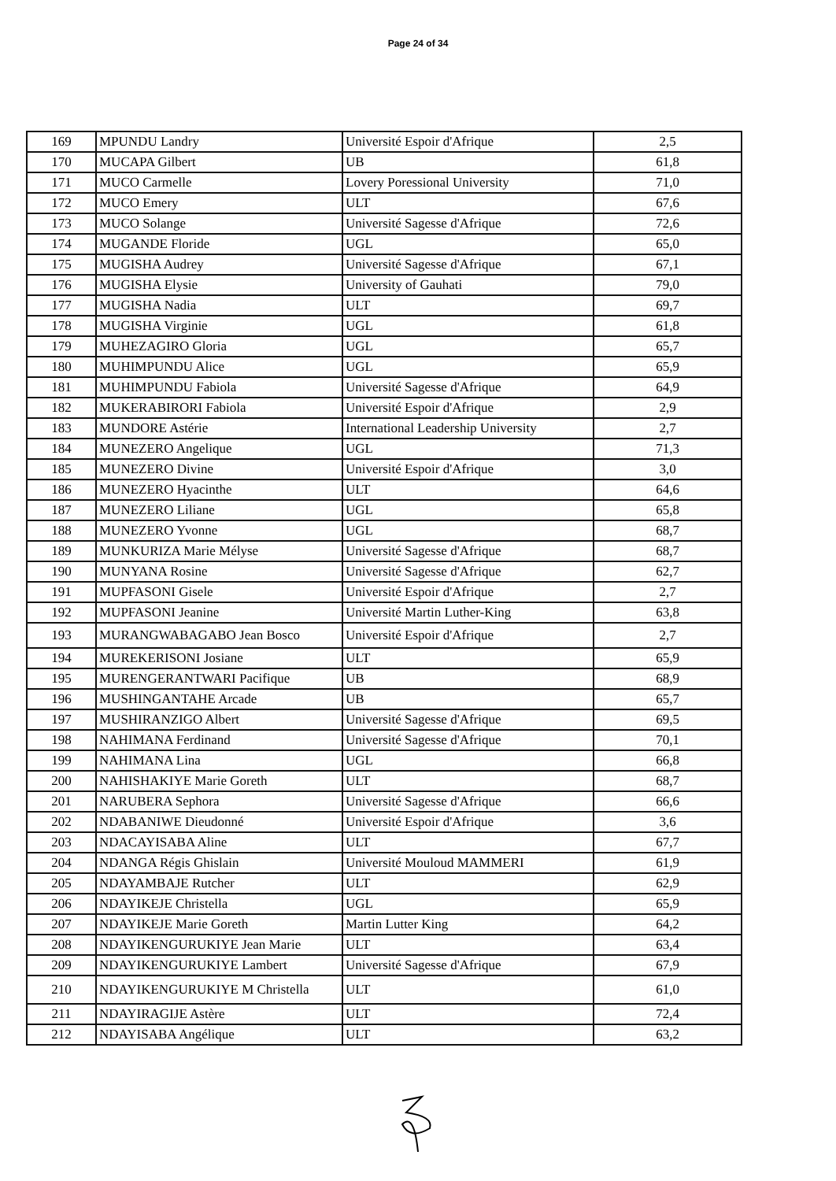Page 24 of 34
| 169 | MPUNDU Landry | Université Espoir d'Afrique | 2,5 |
| 170 | MUCAPA Gilbert | UB | 61,8 |
| 171 | MUCO Carmelle | Lovery Poressional University | 71,0 |
| 172 | MUCO Emery | ULT | 67,6 |
| 173 | MUCO Solange | Université Sagesse d'Afrique | 72,6 |
| 174 | MUGANDE Floride | UGL | 65,0 |
| 175 | MUGISHA Audrey | Université Sagesse d'Afrique | 67,1 |
| 176 | MUGISHA Elysie | University of Gauhati | 79,0 |
| 177 | MUGISHA Nadia | ULT | 69,7 |
| 178 | MUGISHA Virginie | UGL | 61,8 |
| 179 | MUHEZAGIRO Gloria | UGL | 65,7 |
| 180 | MUHIMPUNDU Alice | UGL | 65,9 |
| 181 | MUHIMPUNDU Fabiola | Université Sagesse d'Afrique | 64,9 |
| 182 | MUKERABIRORI Fabiola | Université Espoir d'Afrique | 2,9 |
| 183 | MUNDORE Astérie | International Leadership University | 2,7 |
| 184 | MUNEZERO Angelique | UGL | 71,3 |
| 185 | MUNEZERO Divine | Université Espoir d'Afrique | 3,0 |
| 186 | MUNEZERO Hyacinthe | ULT | 64,6 |
| 187 | MUNEZERO Liliane | UGL | 65,8 |
| 188 | MUNEZERO Yvonne | UGL | 68,7 |
| 189 | MUNKURIZA Marie Mélyse | Université Sagesse d'Afrique | 68,7 |
| 190 | MUNYANA Rosine | Université Sagesse d'Afrique | 62,7 |
| 191 | MUPFASONI Gisele | Université Espoir d'Afrique | 2,7 |
| 192 | MUPFASONI Jeanine | Université Martin Luther-King | 63,8 |
| 193 | MURANGWABAGABO Jean Bosco | Université Espoir d'Afrique | 2,7 |
| 194 | MUREKERISONI Josiane | ULT | 65,9 |
| 195 | MURENGERANTWARI Pacifique | UB | 68,9 |
| 196 | MUSHINGANTAHE Arcade | UB | 65,7 |
| 197 | MUSHIRANZIGO Albert | Université Sagesse d'Afrique | 69,5 |
| 198 | NAHIMANA Ferdinand | Université Sagesse d'Afrique | 70,1 |
| 199 | NAHIMANA Lina | UGL | 66,8 |
| 200 | NAHISHAKIYE Marie Goreth | ULT | 68,7 |
| 201 | NARUBERA Sephora | Université Sagesse d'Afrique | 66,6 |
| 202 | NDABANIWE Dieudonné | Université Espoir d'Afrique | 3,6 |
| 203 | NDACAYISABA Aline | ULT | 67,7 |
| 204 | NDANGA Régis Ghislain | Université Mouloud MAMMERI | 61,9 |
| 205 | NDAYAMBAJE Rutcher | ULT | 62,9 |
| 206 | NDAYIKEJE Christella | UGL | 65,9 |
| 207 | NDAYIKEJE Marie Goreth | Martin Lutter King | 64,2 |
| 208 | NDAYIKENGURUKIYE Jean Marie | ULT | 63,4 |
| 209 | NDAYIKENGURUKIYE Lambert | Université Sagesse d'Afrique | 67,9 |
| 210 | NDAYIKENGURUKIYE M Christella | ULT | 61,0 |
| 211 | NDAYIRAGIJE Astère | ULT | 72,4 |
| 212 | NDAYISABA Angélique | ULT | 63,2 |